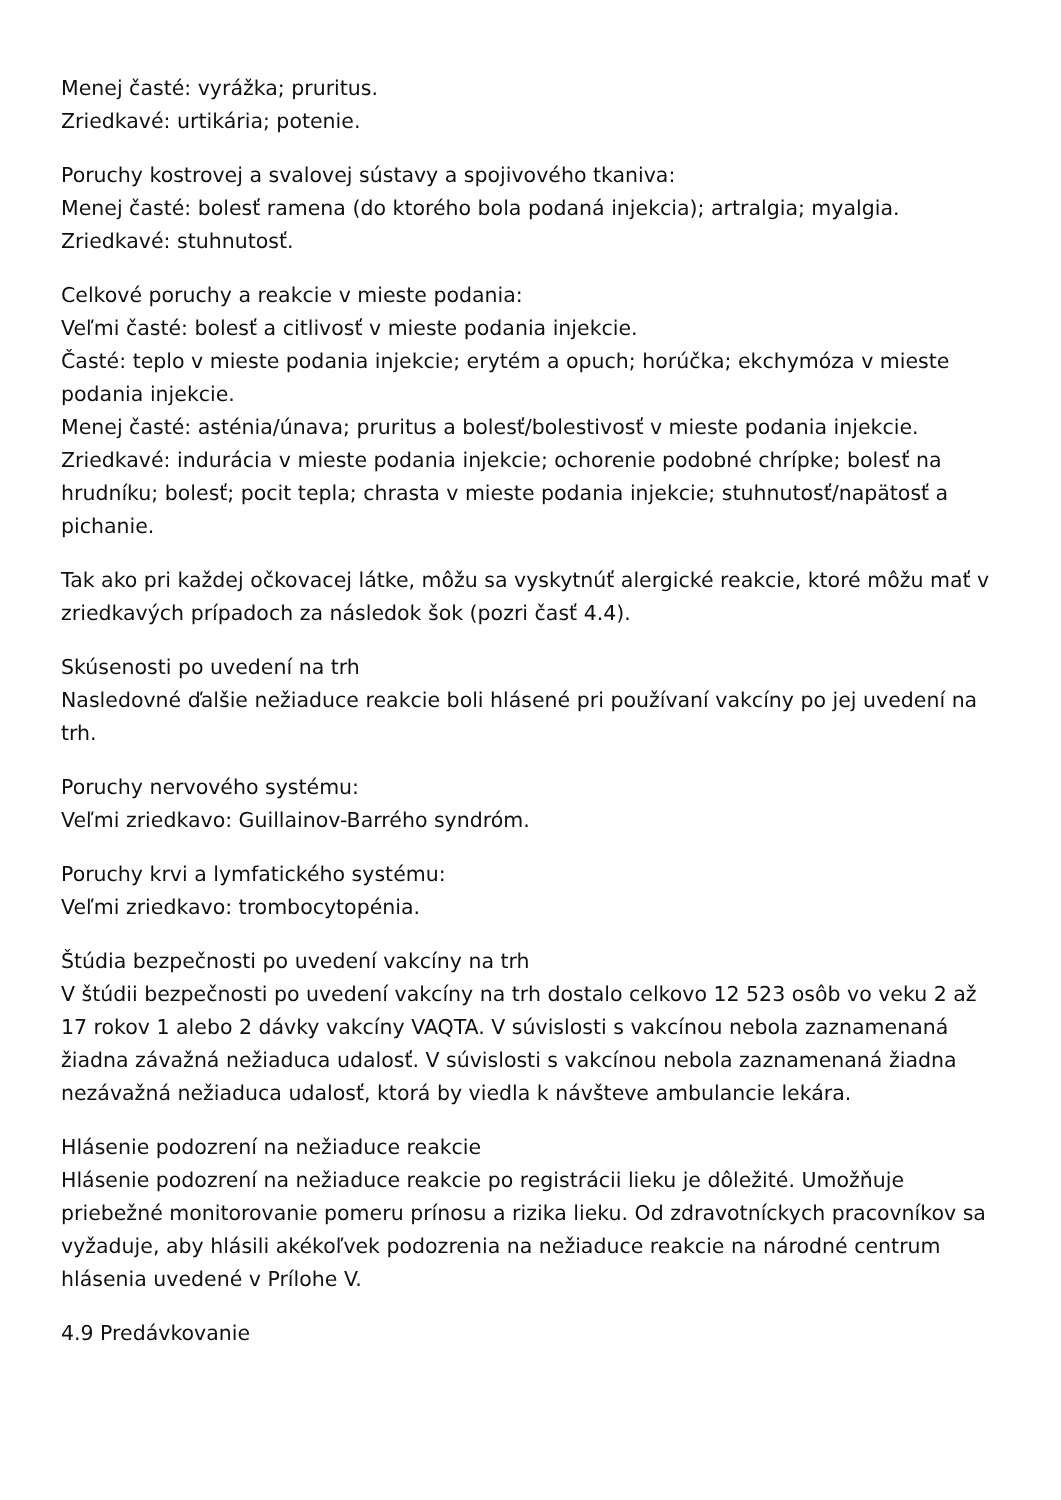Menej časté: vyrážka; pruritus.
Zriedkavé: urtikária; potenie.
Poruchy kostrovej a svalovej sústavy a spojivového tkaniva:
Menej časté: bolesť ramena (do ktorého bola podaná injekcia); artralgia; myalgia.
Zriedkavé: stuhnutosť.
Celkové poruchy a reakcie v mieste podania:
Veľmi časté: bolesť a citlivosť v mieste podania injekcie.
Časté: teplo v mieste podania injekcie; erytém a opuch; horúčka; ekchymóza v mieste podania injekcie.
Menej časté: asténia/únava; pruritus a bolesť/bolestivosť v mieste podania injekcie.
Zriedkavé: indurácia v mieste podania injekcie; ochorenie podobné chrípke; bolesť na hrudníku; bolesť; pocit tepla; chrasta v mieste podania injekcie; stuhnutosť/napätosť a pichanie.
Tak ako pri každej očkovacej látke, môžu sa vyskytnúť alergické reakcie, ktoré môžu mať v zriedkavých prípadoch za následok šok (pozri časť 4.4).
Skúsenosti po uvedení na trh
Nasledovné ďalšie nežiaduce reakcie boli hlásené pri používaní vakcíny po jej uvedení na trh.
Poruchy nervového systému:
Veľmi zriedkavo: Guillainov-Barrého syndróm.
Poruchy krvi a lymfatického systému:
Veľmi zriedkavo: trombocytopénia.
Štúdia bezpečnosti po uvedení vakcíny na trh
V štúdii bezpečnosti po uvedení vakcíny na trh dostalo celkovo 12 523 osôb vo veku 2 až 17 rokov 1 alebo 2 dávky vakcíny VAQTA. V súvislosti s vakcínou nebola zaznamenaná žiadna závažná nežiaduca udalosť. V súvislosti s vakcínou nebola zaznamenaná žiadna nezávažná nežiaduca udalosť, ktorá by viedla k návšteve ambulancie lekára.
Hlásenie podozrení na nežiaduce reakcie
Hlásenie podozrení na nežiaduce reakcie po registrácii lieku je dôležité. Umožňuje priebežné monitorovanie pomeru prínosu a rizika lieku. Od zdravotníckych pracovníkov sa vyžaduje, aby hlásili akékoľvek podozrenia na nežiaduce reakcie na národné centrum hlásenia uvedené v Prílohe V.
4.9 Predávkovanie